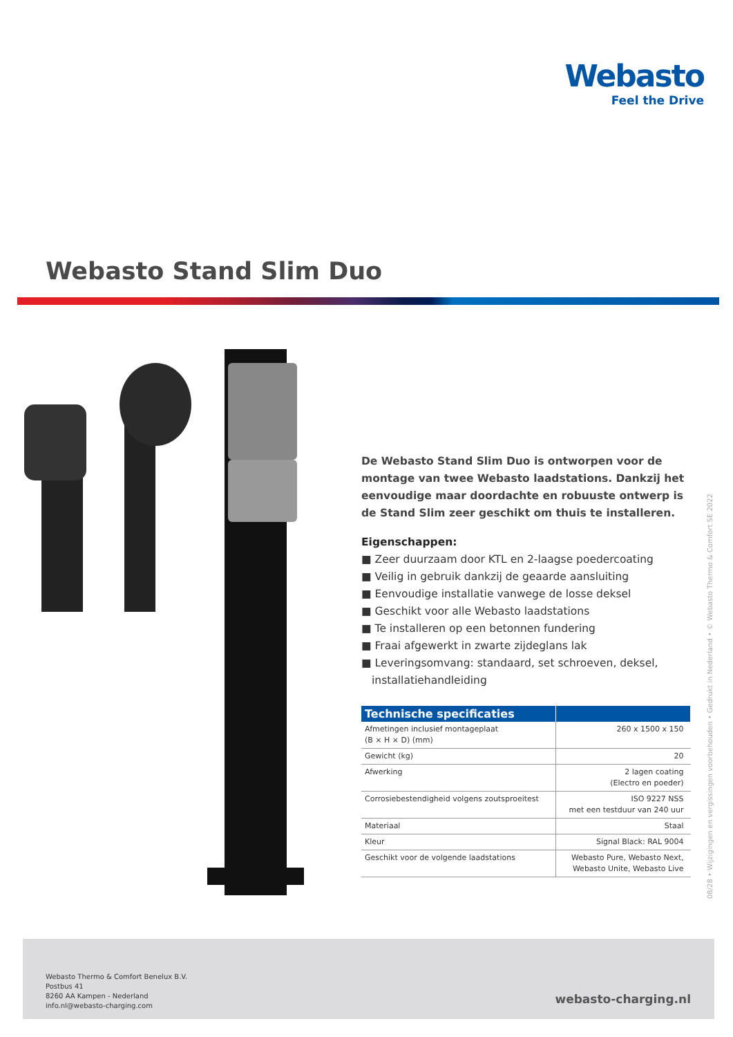Webasto
Feel the Drive
Webasto Stand Slim Duo
De Webasto Stand Slim Duo is ontworpen voor de montage van twee Webasto laadstations. Dankzij het eenvoudige maar doordachte en robuuste ontwerp is de Stand Slim zeer geschikt om thuis te installeren.
Eigenschappen:
■ Zeer duurzaam door KTL en 2-laagse poedercoating
■ Veilig in gebruik dankzij de geaarde aansluiting
■ Eenvoudige installatie vanwege de losse deksel
■ Geschikt voor alle Webasto laadstations
■ Te installeren op een betonnen fundering
■ Fraai afgewerkt in zwarte zijdeglans lak
■ Leveringsomvang: standaard, set schroeven, deksel, installatiehandleiding
| Technische specificaties | |
| --- | --- |
| Afmetingen inclusief montageplaat (B × H × D) (mm) | 260 x 1500 x 150 |
| Gewicht (kg) | 20 |
| Afwerking | 2 lagen coating (Electro en poeder) |
| Corrosiebestendigheid volgens zoutsproeitest | ISO 9227 NSS met een testduur van 240 uur |
| Materiaal | Staal |
| Kleur | Signal Black: RAL 9004 |
| Geschikt voor de volgende laadstations | Webasto Pure, Webasto Next, Webasto Unite, Webasto Live |
08/28 • Wijzigingen en vergissingen voorbehouden • Gedrukt in Nederland • © Webasto Thermo & Comfort SE 2022
Webasto Thermo & Comfort Benelux B.V.
Postbus 41
8260 AA Kampen - Nederland
info.nl@webasto-charging.com
webasto-charging.nl